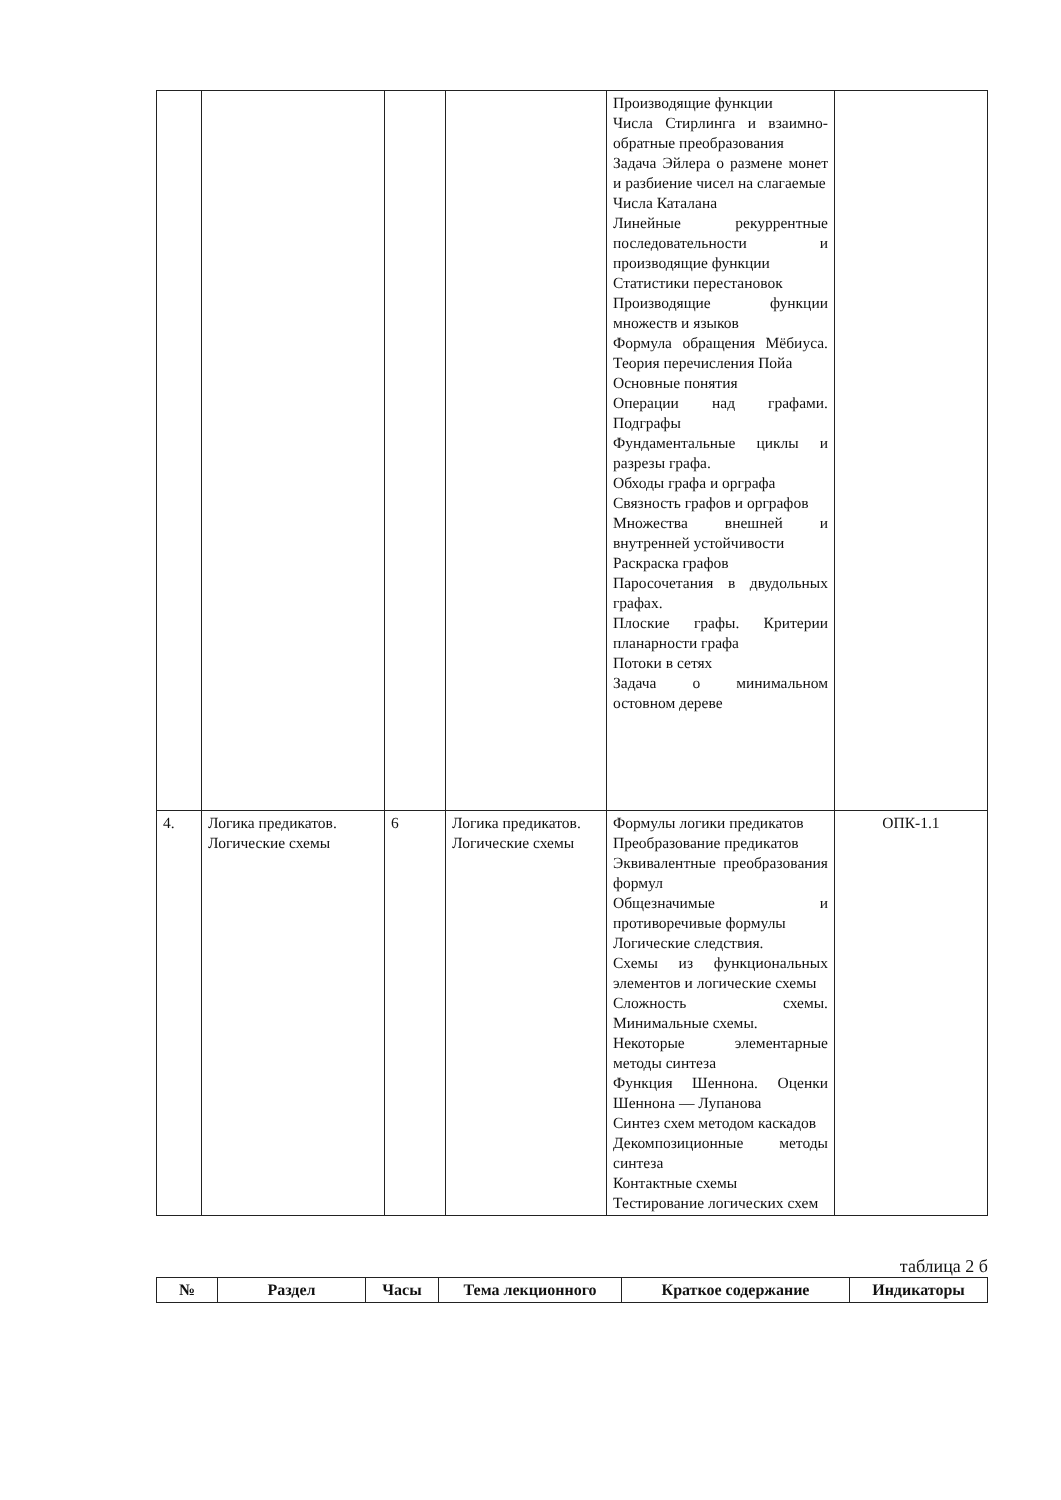| | | | | Производящие функции Числа Стирлинга и взаимно-обратные преобразования Задача Эйлера о размене монет и разбиение чисел на слагаемые Числа Каталана Линейные рекуррентные последовательности и производящие функции Статистики перестановок Производящие функции множеств и языков Формула обращения Мёбиуса. Теория перечисления Пойа Основные понятия Операции над графами. Подграфы Фундаментальные циклы и разрезы графа. Обходы графа и орграфа Связность графов и орграфов Множества внешней и внутренней устойчивости Раскраска графов Паросочетания в двудольных графах. Плоские графы. Критерии планарности графа Потоки в сетях Задача о минимальном остовном дереве | |
| 4. | Логика предикатов. Логические схемы | 6 | Логика предикатов. Логические схемы | Формулы логики предикатов Преобразование предикатов Эквивалентные преобразования формул Общезначимые и противоречивые формулы Логические следствия. Схемы из функциональных элементов и логические схемы Сложность схемы. Минимальные схемы. Некоторые элементарные методы синтеза Функция Шеннона. Оценки Шеннона — Лупанова Синтез схем методом каскадов Декомпозиционные методы синтеза Контактные схемы Тестирование логических схем | ОПК-1.1 |
таблица 2 б
| № | Раздел | Часы | Тема лекционного | Краткое содержание | Индикаторы |
| --- | --- | --- | --- | --- | --- |